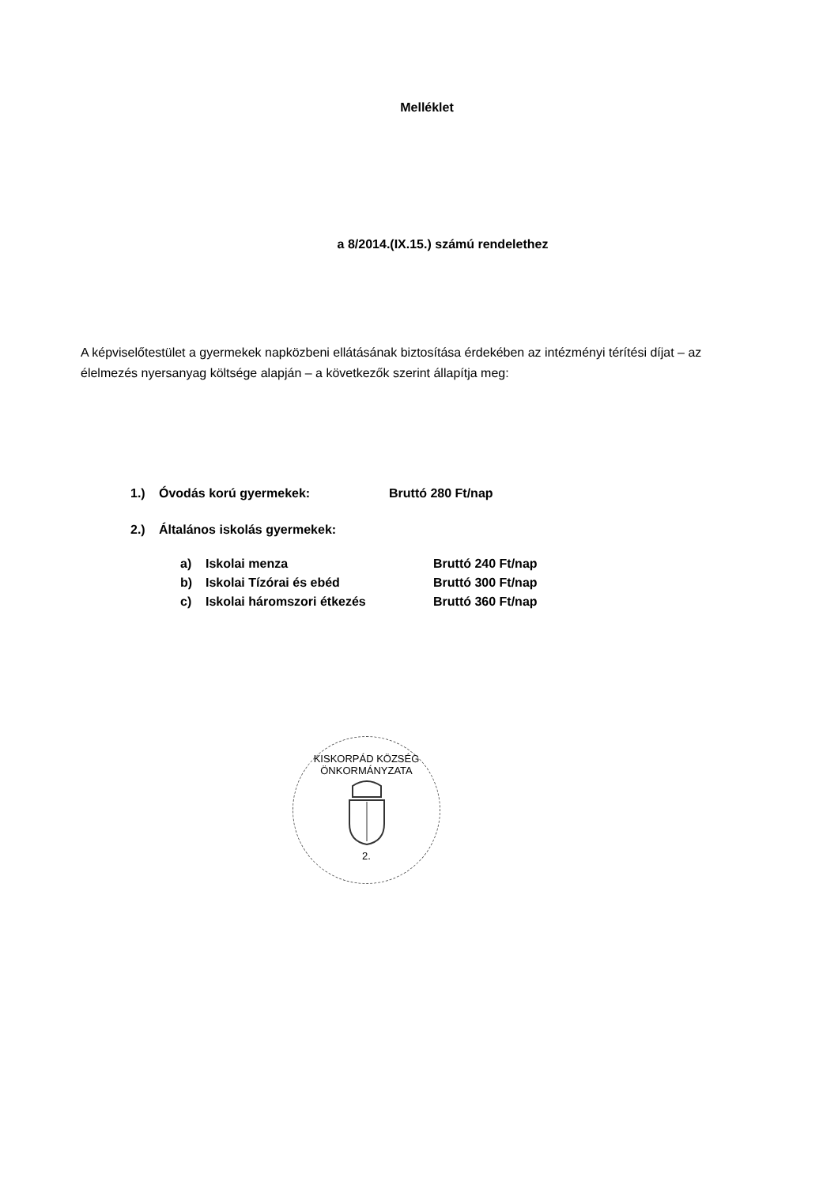Melléklet
a 8/2014.(IX.15.) számú rendelethez
A képviselőtestület a gyermekek napközbeni ellátásának biztosítása érdekében az intézményi térítési díjat – az élelmezés nyersanyag költsége alapján – a következők szerint állapítja meg:
| 1.) | Óvodás korú gyermekek: | Bruttó 280 Ft/nap |
| 2.) | Általános iskolás gyermekek: | |
| a) | Iskolai menza | Bruttó 240 Ft/nap |
| b) | Iskolai Tízórai és ebéd | Bruttó 300 Ft/nap |
| c) | Iskolai háromszori étkezés | Bruttó 360 Ft/nap |
KISKORPÁD KÖZSÉG ÖNKORMÁNYZATA
2.